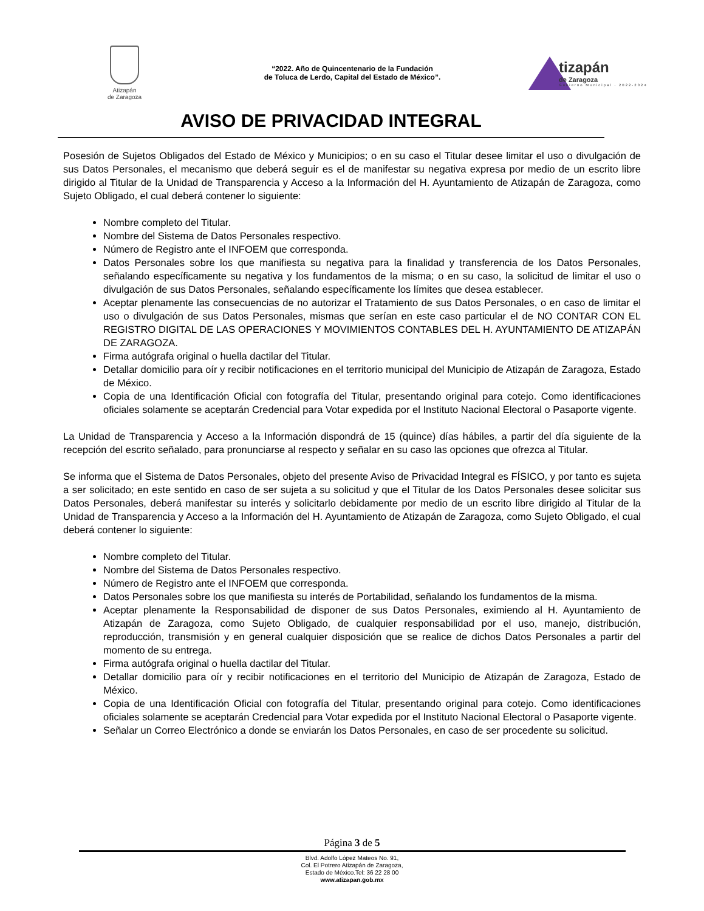Atizapán
de Zaragoza
“2022. Año de Quincentenario de la Fundación
de Toluca de Lerdo, Capital del Estado de México”.
tizapán
de Zaragoza
Gobierno Municipal · 2022-2024
AVISO DE PRIVACIDAD INTEGRAL
Posesión de Sujetos Obligados del Estado de México y Municipios; o en su caso el Titular desee limitar el uso o divulgación de sus Datos Personales, el mecanismo que deberá seguir es el de manifestar su negativa expresa por medio de un escrito libre dirigido al Titular de la Unidad de Transparencia y Acceso a la Información del H. Ayuntamiento de Atizapán de Zaragoza, como Sujeto Obligado, el cual deberá contener lo siguiente:
Nombre completo del Titular.
Nombre del Sistema de Datos Personales respectivo.
Número de Registro ante el INFOEM que corresponda.
Datos Personales sobre los que manifiesta su negativa para la finalidad y transferencia de los Datos Personales, señalando específicamente su negativa y los fundamentos de la misma; o en su caso, la solicitud de limitar el uso o divulgación de sus Datos Personales, señalando específicamente los límites que desea establecer.
Aceptar plenamente las consecuencias de no autorizar el Tratamiento de sus Datos Personales, o en caso de limitar el uso o divulgación de sus Datos Personales, mismas que serían en este caso particular el de NO CONTAR CON EL REGISTRO DIGITAL DE LAS OPERACIONES Y MOVIMIENTOS CONTABLES DEL H. AYUNTAMIENTO DE ATIZAPÁN DE ZARAGOZA.
Firma autógrafa original o huella dactilar del Titular.
Detallar domicilio para oír y recibir notificaciones en el territorio municipal del Municipio de Atizapán de Zaragoza, Estado de México.
Copia de una Identificación Oficial con fotografía del Titular, presentando original para cotejo. Como identificaciones oficiales solamente se aceptarán Credencial para Votar expedida por el Instituto Nacional Electoral o Pasaporte vigente.
La Unidad de Transparencia y Acceso a la Información dispondrá de 15 (quince) días hábiles, a partir del día siguiente de la recepción del escrito señalado, para pronunciarse al respecto y señalar en su caso las opciones que ofrezca al Titular.
Se informa que el Sistema de Datos Personales, objeto del presente Aviso de Privacidad Integral es FÍSICO, y por tanto es sujeta a ser solicitado; en este sentido en caso de ser sujeta a su solicitud y que el Titular de los Datos Personales desee solicitar sus Datos Personales, deberá manifestar su interés y solicitarlo debidamente por medio de un escrito libre dirigido al Titular de la Unidad de Transparencia y Acceso a la Información del H. Ayuntamiento de Atizapán de Zaragoza, como Sujeto Obligado, el cual deberá contener lo siguiente:
Nombre completo del Titular.
Nombre del Sistema de Datos Personales respectivo.
Número de Registro ante el INFOEM que corresponda.
Datos Personales sobre los que manifiesta su interés de Portabilidad, señalando los fundamentos de la misma.
Aceptar plenamente la Responsabilidad de disponer de sus Datos Personales, eximiendo al H. Ayuntamiento de Atizapán de Zaragoza, como Sujeto Obligado, de cualquier responsabilidad por el uso, manejo, distribución, reproducción, transmisión y en general cualquier disposición que se realice de dichos Datos Personales a partir del momento de su entrega.
Firma autógrafa original o huella dactilar del Titular.
Detallar domicilio para oír y recibir notificaciones en el territorio del Municipio de Atizapán de Zaragoza, Estado de México.
Copia de una Identificación Oficial con fotografía del Titular, presentando original para cotejo. Como identificaciones oficiales solamente se aceptarán Credencial para Votar expedida por el Instituto Nacional Electoral o Pasaporte vigente.
Señalar un Correo Electrónico a donde se enviarán los Datos Personales, en caso de ser procedente su solicitud.
Página 3 de 5
Blvd. Adolfo López Mateos No. 91,
Col. El Potrero Atizapán de Zaragoza,
Estado de México.Tel: 36 22 28 00
www.atizapan.gob.mx